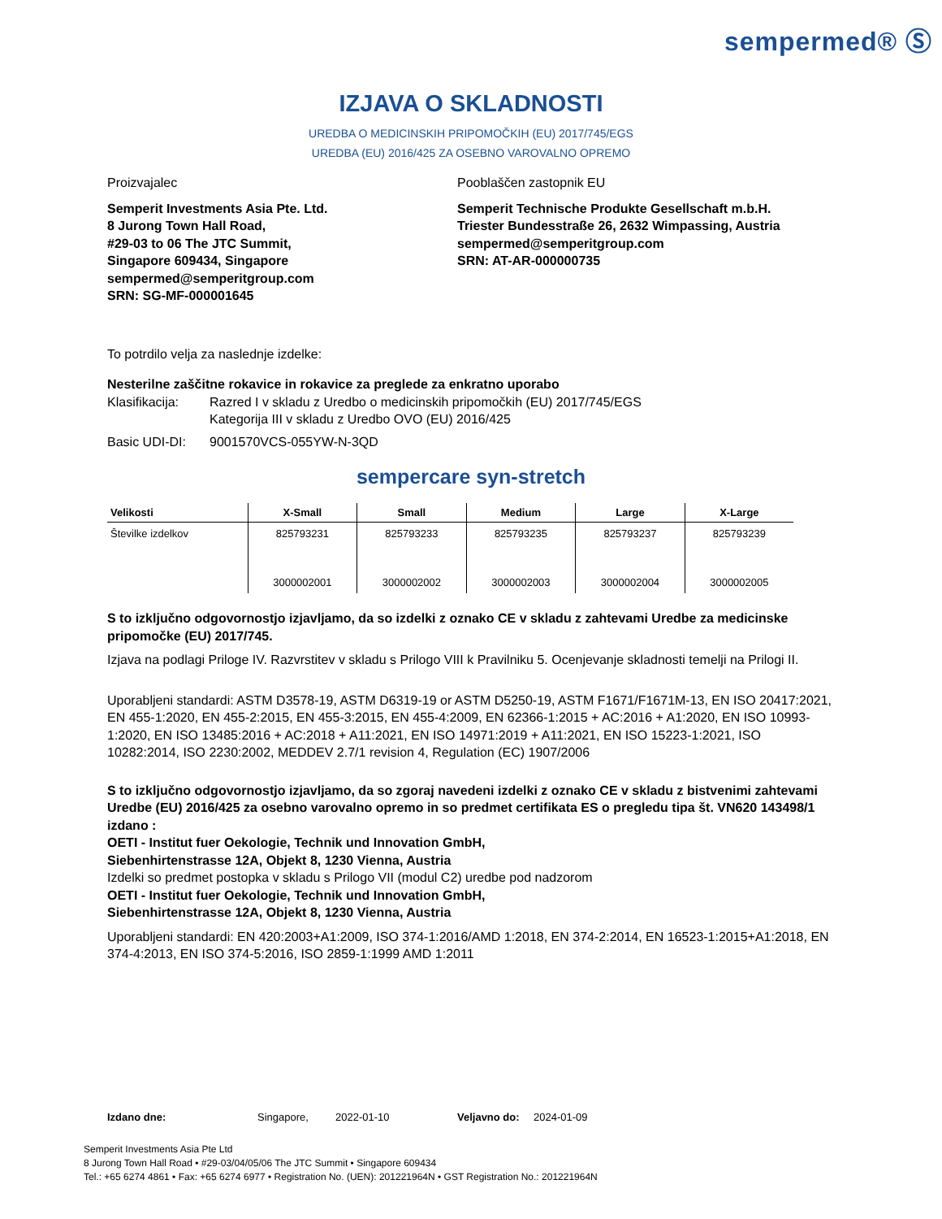sempermed® Ⓢ
IZJAVA O SKLADNOSTI
UREDBA O MEDICINSKIH PRIPOMOČKIH (EU) 2017/745/EGS
UREDBA (EU) 2016/425 ZA OSEBNO VAROVALNO OPREMO
Proizvajalec
Semperit Investments Asia Pte. Ltd.
8 Jurong Town Hall Road,
#29-03 to 06 The JTC Summit,
Singapore 609434, Singapore
sempermed@semperitgroup.com
SRN: SG-MF-000001645
Pooblaščen zastopnik EU
Semperit Technische Produkte Gesellschaft m.b.H.
Triester Bundesstraße 26, 2632 Wimpassing, Austria
sempermed@semperitgroup.com
SRN: AT-AR-000000735
To potrdilo velja za naslednje izdelke:
Nesterilne zaščitne rokavice in rokavice za preglede za enkratno uporabo
Klasifikacija: Razred I v skladu z Uredbo o medicinskih pripomočkih (EU) 2017/745/EGS
Kategorija III v skladu z Uredbo OVO (EU) 2016/425
Basic UDI-DI: 9001570VCS-055YW-N-3QD
sempercare syn-stretch
| Velikosti | X-Small | Small | Medium | Large | X-Large |
| --- | --- | --- | --- | --- | --- |
| Številke izdelkov | 825793231 | 825793233 | 825793235 | 825793237 | 825793239 |
| | 3000002001 | 3000002002 | 3000002003 | 3000002004 | 3000002005 |
S to izključno odgovornostjo izjavljamo, da so izdelki z oznako CE v skladu z zahtevami Uredbe za medicinske pripomočke (EU) 2017/745.
Izjava na podlagi Priloge IV. Razvrstitev v skladu s Prilogo VIII k Pravilniku 5. Ocenjevanje skladnosti temelji na Prilogi II.
Uporabljeni standardi: ASTM D3578-19, ASTM D6319-19 or ASTM D5250-19, ASTM F1671/F1671M-13, EN ISO 20417:2021, EN 455-1:2020, EN 455-2:2015, EN 455-3:2015, EN 455-4:2009, EN 62366-1:2015 + AC:2016 + A1:2020, EN ISO 10993-1:2020, EN ISO 13485:2016 + AC:2018 + A11:2021, EN ISO 14971:2019 + A11:2021, EN ISO 15223-1:2021, ISO 10282:2014, ISO 2230:2002, MEDDEV 2.7/1 revision 4, Regulation (EC) 1907/2006
S to izključno odgovornostjo izjavljamo, da so zgoraj navedeni izdelki z oznako CE v skladu z bistvenimi zahtevami Uredbe (EU) 2016/425 za osebno varovalno opremo in so predmet certifikata ES o pregledu tipa št. VN620 143498/1 izdano :
OETI - Institut fuer Oekologie, Technik und Innovation GmbH,
Siebenhirtenstrasse 12A, Objekt 8, 1230 Vienna, Austria
Izdelki so predmet postopka v skladu s Prilogo VII (modul C2) uredbe pod nadzorom
OETI - Institut fuer Oekologie, Technik und Innovation GmbH,
Siebenhirtenstrasse 12A, Objekt 8, 1230 Vienna, Austria
Uporabljeni standardi: EN 420:2003+A1:2009, ISO 374-1:2016/AMD 1:2018, EN 374-2:2014, EN 16523-1:2015+A1:2018, EN 374-4:2013, EN ISO 374-5:2016, ISO 2859-1:1999 AMD 1:2011
Izdano dne: Singapore, 2022-01-10 Veljavno do: 2024-01-09
Semperit Investments Asia Pte Ltd
8 Jurong Town Hall Road • #29-03/04/05/06 The JTC Summit • Singapore 609434
Tel.: +65 6274 4861 • Fax: +65 6274 6977 • Registration No. (UEN): 201221964N • GST Registration No.: 201221964N